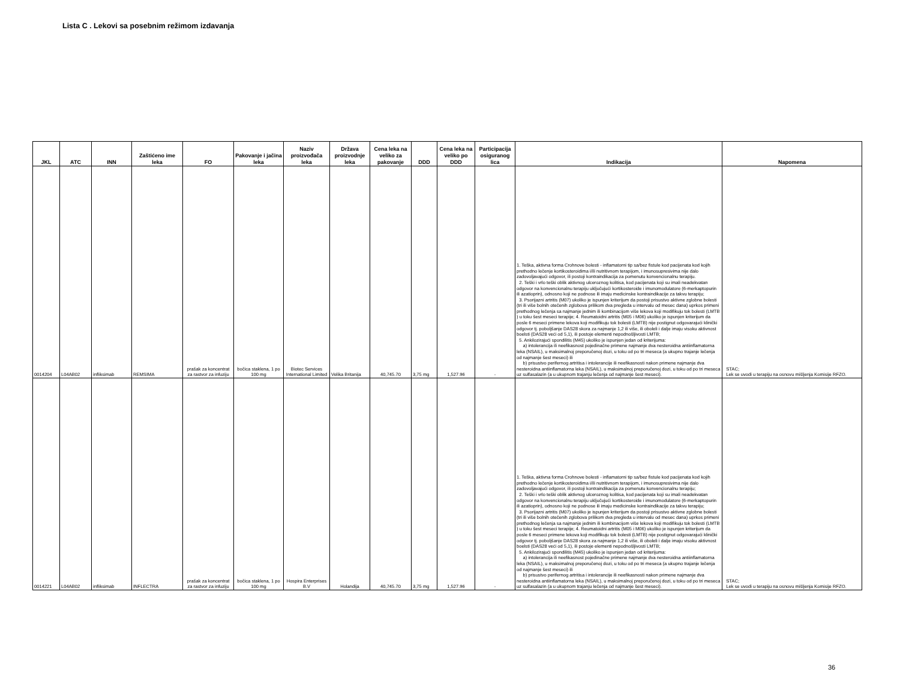Lista C . Lekovi sa posebnim režimom izdavanja
| JKL | ATC | INN | Zaštićeno ime leka | FO | Pakovanje i jačina leka | Naziv proizvođača leka | Država proizvodnje leka | Cena leka na veliko za pakovanje | DDD | Cena leka na veliko po DDD | Participacija osiguranog lica | Indikacija | Napomena |
| --- | --- | --- | --- | --- | --- | --- | --- | --- | --- | --- | --- | --- | --- |
| 0014204 | L04AB02 | infliksimab | REMSIMA | prašak za koncentrat za rastvor za infuziju | bočica staklena, 1 po 100 mg | Biotec Services International Limited | Velika Britanija | 40,745.70 | 3,75 mg | 1,527.96 | - | 1. Teška, aktivna forma Crohnove bolesti - inflamatorni tip sa/bez fistule kod pacijenata kod kojih prethodno lečenje kortikosteroidima i/ili nutritivnom terapijom, i imunosupresivima nije dalo zadovoljavajući odgovor, ili postoji kontraindikacija za pomenutu konvencionalnu terapiju. 2. Teški i vrlo teški oblik aktivnog ulceroznog kolitisa, kod pacijenata koji su imali neadekvatan odgovor na konvencionalnu terapiju uključujući kortikosteroide i imunomodulatore (6-merkaptopurin ili azatioprin), odnosno koji ne podnose ili imaju medicinske kontraindikacije za takvu terapiju; 3. Psorijazni artritis (M07) ukoliko je ispunjen kriterijum da postoji prisustvo aktivne zglobne bolesti (tri ili više bolnih otečenih zglobova prilikom dva pregleda u intervalu od mesec dana) uprkos primeni prethodnog lečenja sa najmanje jednim ili kombinacijom više lekova koji modifikuju tok bolesti (LMTB ) u toku šest meseci terapije; 4. Reumatoidni artritis (M05 i M06) ukoliko je ispunjen kriterijum da posle 6 meseci primene lekova koji modifikuju tok bolesti (LMTB) nije postignut odgovarajući klinički odgovor tj. poboljšanje DAS28 skora za najmanje 1,2 ili više, ili oboleli i dalje imaju visoku aktivnost boelsti (DAS28 veći od 5,1), ili postoje elementi nepodnošljivosti LMTB; 5. Ankilozirajući spondilitis (M45) ukoliko je ispunjen jedan od kriterijuma: a) intolerancija ili neefikasnost pojedinačne primene najmanje dva nesteroidna antiinflamatorna leka (NSAIL), u maksimalnoj preporučenoj dozi, u toku od po tri meseca (a ukupno trajanje lečenja od najmanje šest meseci) ili b) prisustvo perifernog artritisa i intolerancije ili neefikasnosti nakon primene najmanje dva nesteroidna antiinflamatorna leka (NSAIL), u maksimalnoj preporučenoj dozi, u toku od po tri meseca uz sulfasalazin (a u ukupnom trajanju lečenja od najmanje šest meseci). | STAC; Lek se uvodi u terapiju na osnovu mišljenja Komisije RFZO. |
| 0014221 | L04AB02 | infliksimab | INFLECTRA | prašak za koncentrat za rastvor za infuziju | bočica staklena, 1 po 100 mg | Hospira Enterprises B.V | Holandija | 40,745.70 | 3,75 mg | 1,527.96 | - | 1. Teška, aktivna forma Crohnove bolesti - inflamatorni tip sa/bez fistule kod pacijenata kod kojih prethodno lečenje kortikosteroidima i/ili nutritivnom terapijom, i imunosupresivima nije dalo zadovoljavajući odgovor, ili postoji kontraindikacija za pomenutu konvencionalnu terapiju; 2. Teški i vrlo teški oblik aktivnog ulceroznog kolitisa, kod pacijenata koji su imali neadekvatan odgovor na konvencionalnu terapiju uključujući kortikosteroide i imunomodulatore (6-merkaptopurin ili azatioprin), odnosno koji ne podnose ili imaju medicinske kontraindikacije za takvu terapiju; 3. Psorijazni artritis (M07) ukoliko je ispunjen kriterijum da postoji prisustvo aktivne zglobne bolesti (tri ili više bolnih otečenih zglobova prilikom dva pregleda u intervalu od mesec dana) uprkos primeni prethodnog lečenja sa najmanje jednim ili kombinacijom više lekova koji modifikuju tok bolesti (LMTB ) u toku šest meseci terapije; 4. Reumatoidni artritis (M05 i M06) ukoliko je ispunjen kriterijum da posle 6 meseci primene lekova koji modifikuju tok bolesti (LMTB) nije postignut odgovarajući klinički odgovor tj. poboljšanje DAS28 skora za najmanje 1,2 ili više, ili oboleli i dalje imaju visoku aktivnost boelsti (DAS28 veći od 5,1), ili postoje elementi nepodnošljivosti LMTB; 5. Ankilozirajući spondilitis (M45) ukoliko je ispunjen jedan od kriterijuma: a) intolerancija ili neefikasnost pojedinačne primene najmanje dva nesteroidna antiinflamatorna leka (NSAIL), u maksimalnoj preporučenoj dozi, u toku od po tri meseca (a ukupno trajanje lečenja od najmanje šest meseci) ili b) prisustvo perifernog artritisa i intolerancije ili neefikasnosti nakon primene najmanje dva nesteroidna antiinflamatorna leka (NSAIL), u maksimalnoj preporučenoj dozi, u toku od po tri meseca uz sulfasalazin (a u ukupnom trajanju lečenja od najmanje šest meseci). | STAC; Lek se uvodi u terapiju na osnovu mišljenja Komisije RFZO. |
36